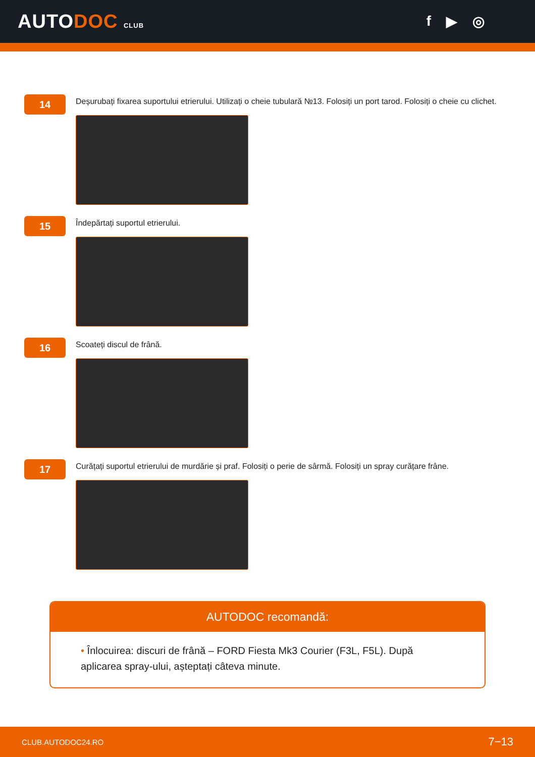AUTODOC CLUB
f ▶ ◎
14
Deșurubați fixarea suportului etrierului. Utilizați o cheie tubulară №13. Folosiți un port tarod. Folosiți o cheie cu clichet.
15
Îndepărtați suportul etrierului.
16
Scoateți discul de frână.
17
Curățați suportul etrierului de murdărie și praf. Folosiți o perie de sârmă. Folosiți un spray curățare frâne.
AUTODOC recomandă:
• Înlocuirea: discuri de frână – FORD Fiesta Mk3 Courier (F3L, F5L). După aplicarea spray-ului, așteptați câteva minute.
CLUB.AUTODOC24.RO 7−13